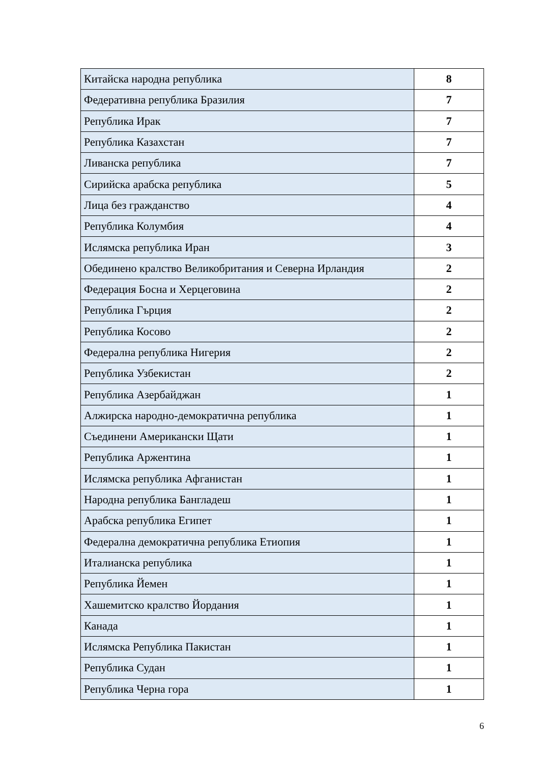| Китайска народна република | 8 |
| Федеративна република Бразилия | 7 |
| Република Ирак | 7 |
| Република Казахстан | 7 |
| Ливанска република | 7 |
| Сирийска арабска република | 5 |
| Лица без гражданство | 4 |
| Република Колумбия | 4 |
| Ислямска република Иран | 3 |
| Обединено кралство Великобритания и Северна Ирландия | 2 |
| Федерация Босна и Херцеговина | 2 |
| Република Гърция | 2 |
| Република Косово | 2 |
| Федерална република Нигерия | 2 |
| Република Узбекистан | 2 |
| Република Азербайджан | 1 |
| Алжирска народно-демократична република | 1 |
| Съединени Американски Щати | 1 |
| Република Аржентина | 1 |
| Ислямска република Афганистан | 1 |
| Народна република Бангладеш | 1 |
| Арабска република Египет | 1 |
| Федерална демократична република Етиопия | 1 |
| Италианска република | 1 |
| Република Йемен | 1 |
| Хашемитско кралство Йордания | 1 |
| Канада | 1 |
| Ислямска Република Пакистан | 1 |
| Република Судан | 1 |
| Република Черна гора | 1 |
6